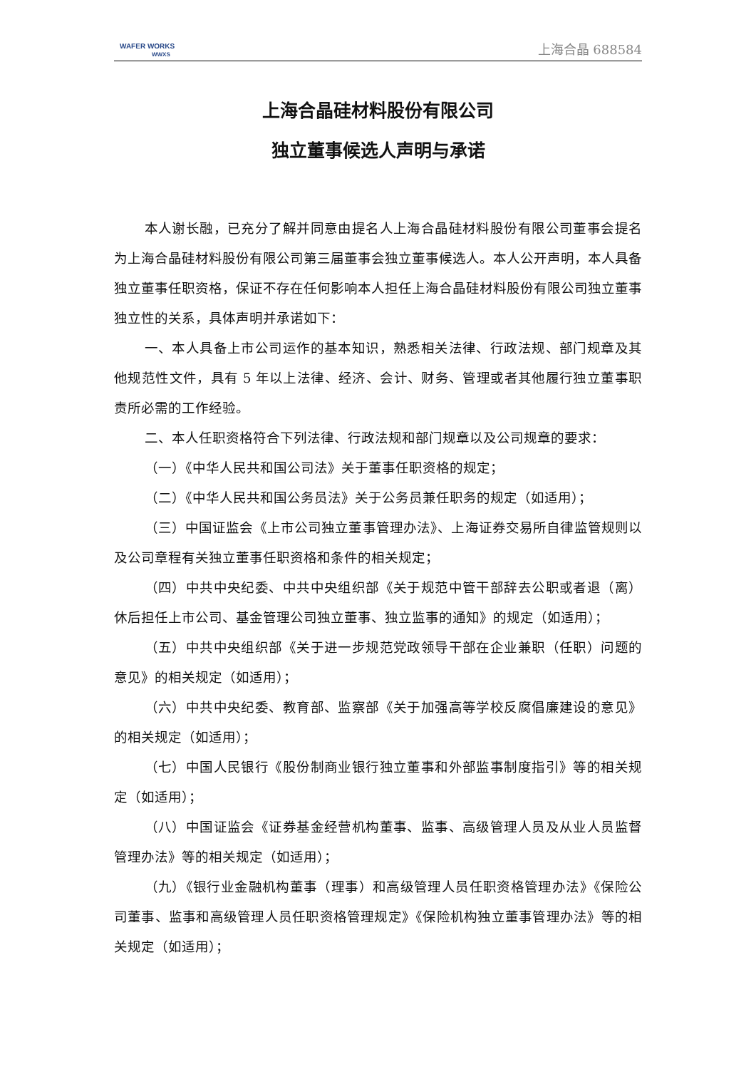WAFER WORKS
WWXS
上海合晶 688584
上海合晶硅材料股份有限公司
独立董事候选人声明与承诺
本人谢长融，已充分了解并同意由提名人上海合晶硅材料股份有限公司董事会提名为上海合晶硅材料股份有限公司第三届董事会独立董事候选人。本人公开声明，本人具备独立董事任职资格，保证不存在任何影响本人担任上海合晶硅材料股份有限公司独立董事独立性的关系，具体声明并承诺如下：
一、本人具备上市公司运作的基本知识，熟悉相关法律、行政法规、部门规章及其他规范性文件，具有 5 年以上法律、经济、会计、财务、管理或者其他履行独立董事职责所必需的工作经验。
二、本人任职资格符合下列法律、行政法规和部门规章以及公司规章的要求：
（一）《中华人民共和国公司法》关于董事任职资格的规定；
（二）《中华人民共和国公务员法》关于公务员兼任职务的规定（如适用）；
（三）中国证监会《上市公司独立董事管理办法》、上海证券交易所自律监管规则以及公司章程有关独立董事任职资格和条件的相关规定；
（四）中共中央纪委、中共中央组织部《关于规范中管干部辞去公职或者退（离）休后担任上市公司、基金管理公司独立董事、独立监事的通知》的规定（如适用）；
（五）中共中央组织部《关于进一步规范党政领导干部在企业兼职（任职）问题的意见》的相关规定（如适用）；
（六）中共中央纪委、教育部、监察部《关于加强高等学校反腐倡廉建设的意见》的相关规定（如适用）；
（七）中国人民银行《股份制商业银行独立董事和外部监事制度指引》等的相关规定（如适用）；
（八）中国证监会《证券基金经营机构董事、监事、高级管理人员及从业人员监督管理办法》等的相关规定（如适用）；
（九）《银行业金融机构董事（理事）和高级管理人员任职资格管理办法》《保险公司董事、监事和高级管理人员任职资格管理规定》《保险机构独立董事管理办法》等的相关规定（如适用）；